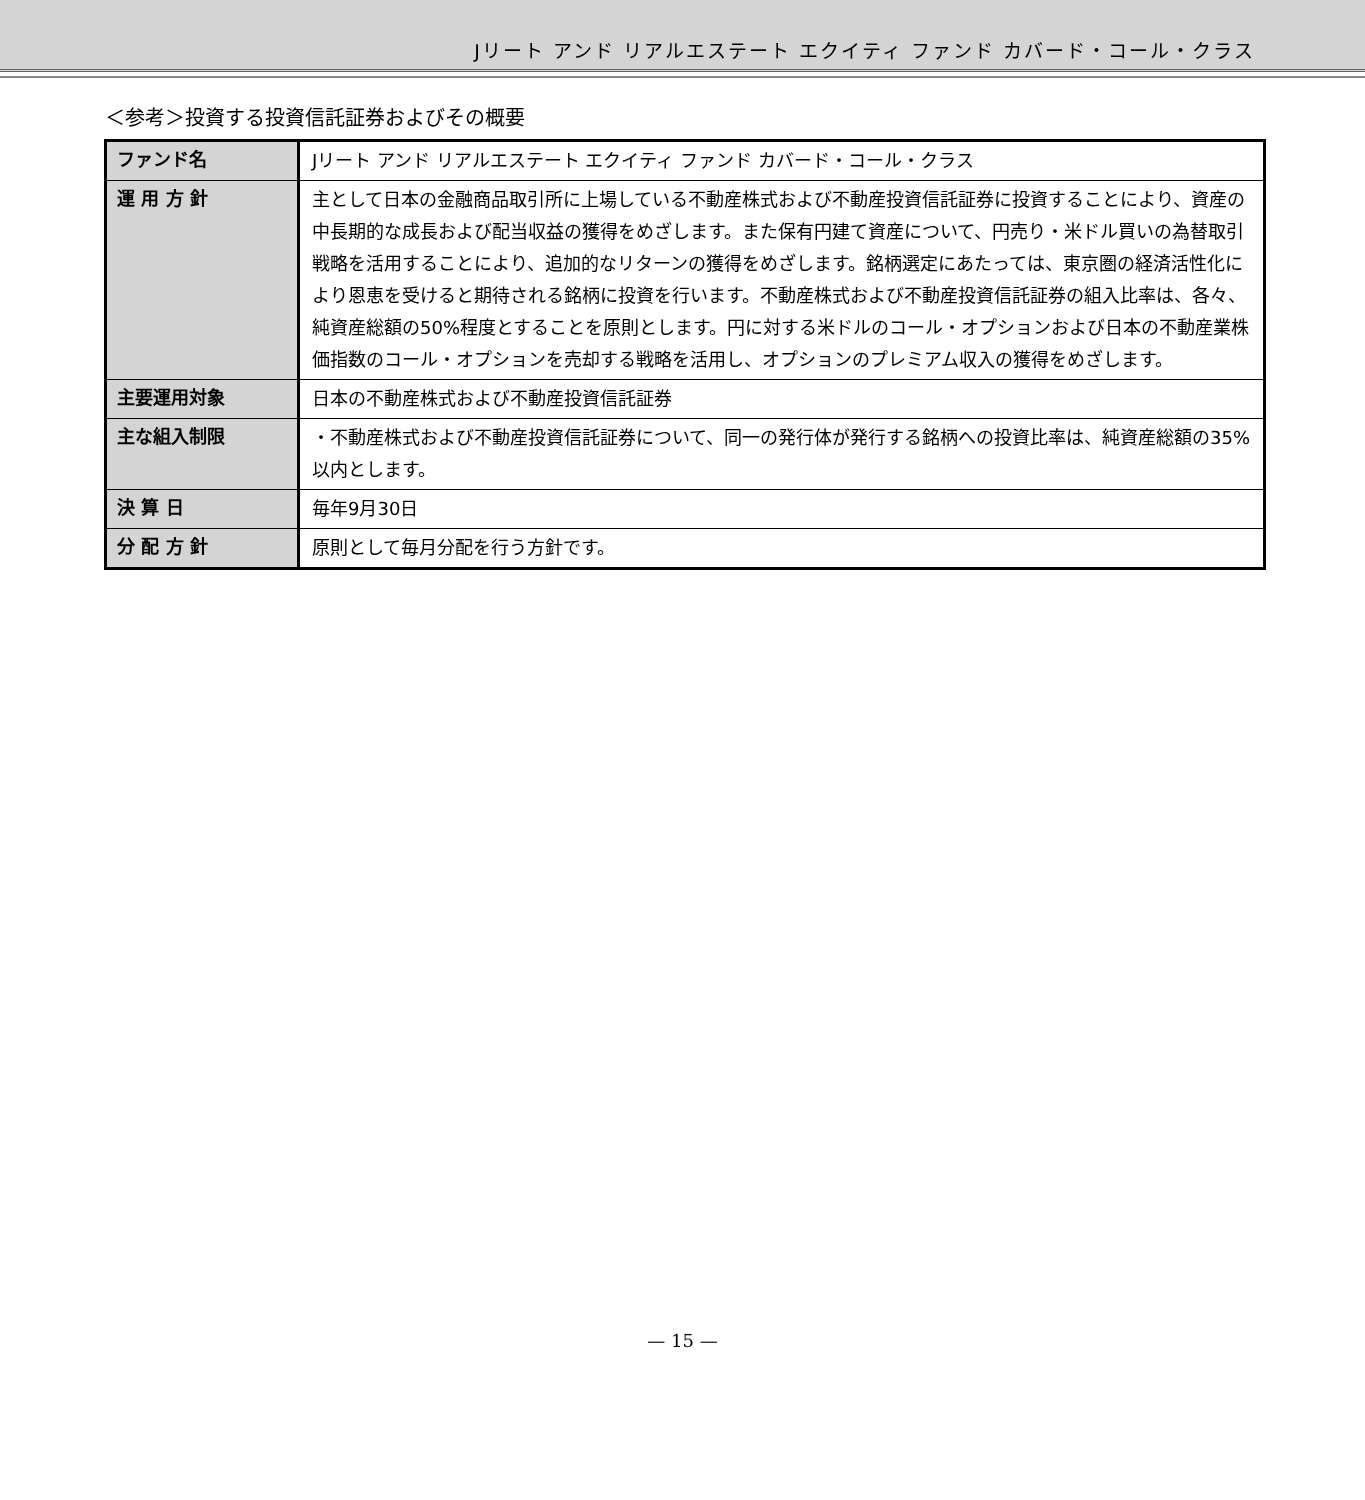Jリート アンド リアルエステート エクイティ ファンド カバード・コール・クラス
＜参考＞投資する投資信託証券およびその概要
| ファンド名 | Jリート アンド リアルエステート エクイティ ファンド カバード・コール・クラス |
| 運 用 方 針 | 主として日本の金融商品取引所に上場している不動産株式および不動産投資信託証券に投資することにより、資産の中長期的な成長および配当収益の獲得をめざします。また保有円建て資産について、円売り・米ドル買いの為替取引戦略を活用することにより、追加的なリターンの獲得をめざします。銘柄選定にあたっては、東京圏の経済活性化により恩恵を受けると期待される銘柄に投資を行います。不動産株式および不動産投資信託証券の組入比率は、各々、純資産総額の50%程度とすることを原則とします。円に対する米ドルのコール・オプションおよび日本の不動産業株価指数のコール・オプションを売却する戦略を活用し、オプションのプレミアム収入の獲得をめざします。 |
| 主要運用対象 | 日本の不動産株式および不動産投資信託証券 |
| 主な組入制限 | ・不動産株式および不動産投資信託証券について、同一の発行体が発行する銘柄への投資比率は、純資産総額の35%以内とします。 |
| 決 算 日 | 毎年9月30日 |
| 分 配 方 針 | 原則として毎月分配を行う方針です。 |
— 15 —